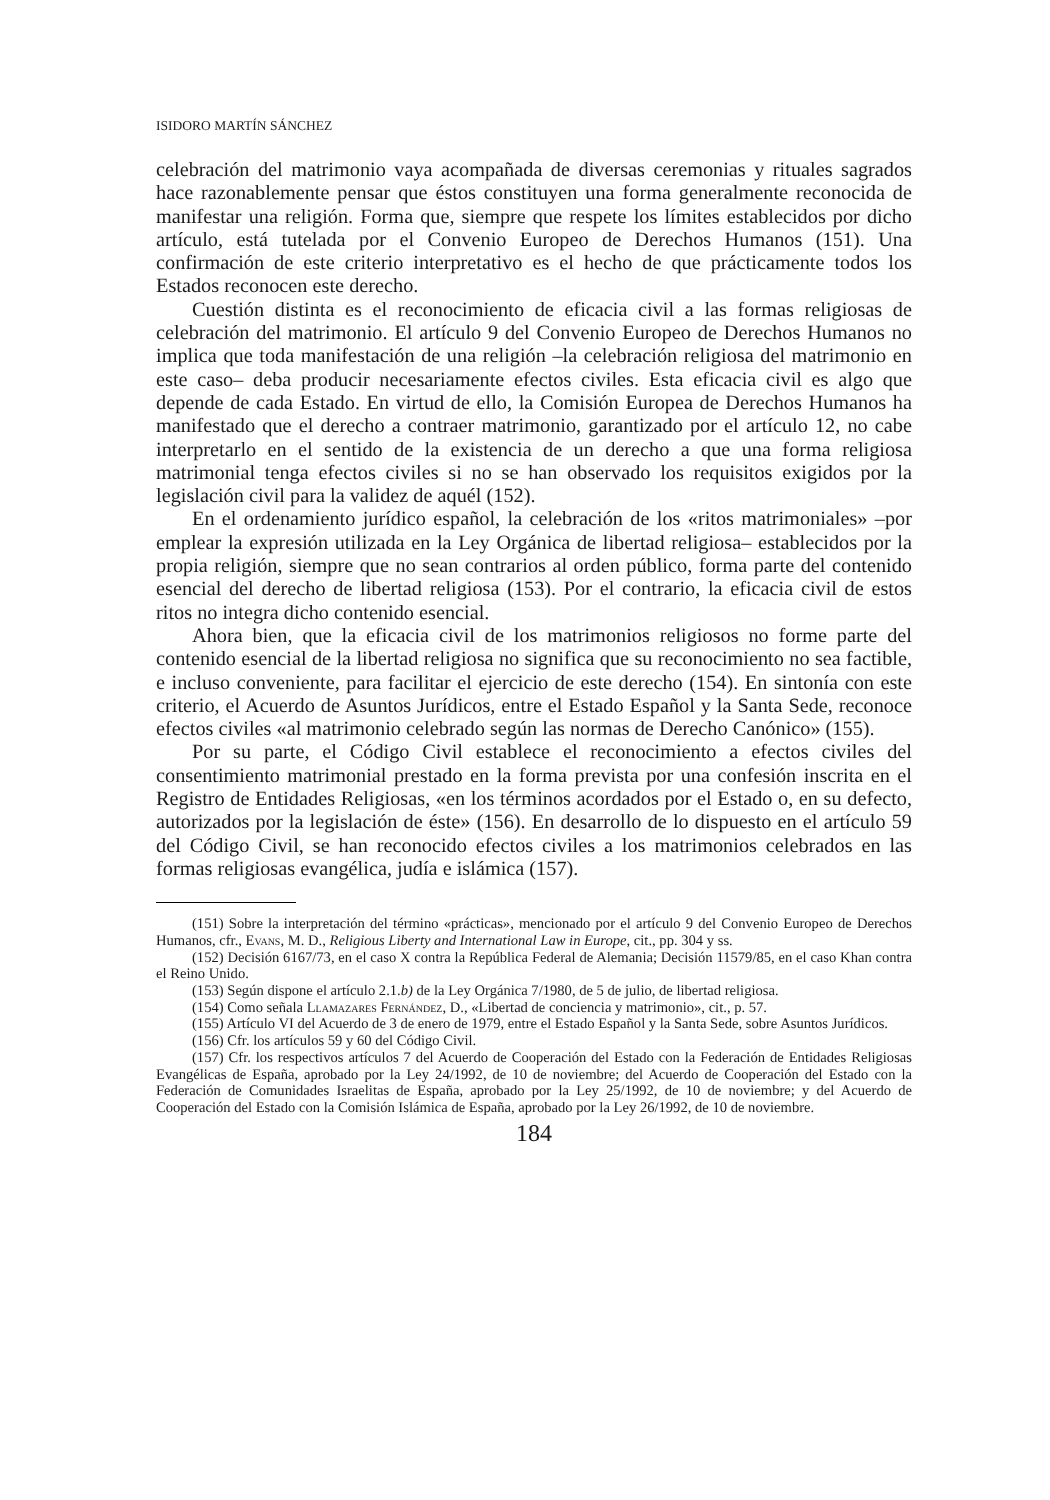ISIDORO MARTÍN SÁNCHEZ
celebración del matrimonio vaya acompañada de diversas ceremonias y rituales sagrados hace razonablemente pensar que éstos constituyen una forma generalmente reconocida de manifestar una religión. Forma que, siempre que respete los límites establecidos por dicho artículo, está tutelada por el Convenio Europeo de Derechos Humanos (151). Una confirmación de este criterio interpretativo es el hecho de que prácticamente todos los Estados reconocen este derecho.
Cuestión distinta es el reconocimiento de eficacia civil a las formas religiosas de celebración del matrimonio. El artículo 9 del Convenio Europeo de Derechos Humanos no implica que toda manifestación de una religión –la celebración religiosa del matrimonio en este caso– deba producir necesariamente efectos civiles. Esta eficacia civil es algo que depende de cada Estado. En virtud de ello, la Comisión Europea de Derechos Humanos ha manifestado que el derecho a contraer matrimonio, garantizado por el artículo 12, no cabe interpretarlo en el sentido de la existencia de un derecho a que una forma religiosa matrimonial tenga efectos civiles si no se han observado los requisitos exigidos por la legislación civil para la validez de aquél (152).
En el ordenamiento jurídico español, la celebración de los «ritos matrimoniales» –por emplear la expresión utilizada en la Ley Orgánica de libertad religiosa– establecidos por la propia religión, siempre que no sean contrarios al orden público, forma parte del contenido esencial del derecho de libertad religiosa (153). Por el contrario, la eficacia civil de estos ritos no integra dicho contenido esencial.
Ahora bien, que la eficacia civil de los matrimonios religiosos no forme parte del contenido esencial de la libertad religiosa no significa que su reconocimiento no sea factible, e incluso conveniente, para facilitar el ejercicio de este derecho (154). En sintonía con este criterio, el Acuerdo de Asuntos Jurídicos, entre el Estado Español y la Santa Sede, reconoce efectos civiles «al matrimonio celebrado según las normas de Derecho Canónico» (155).
Por su parte, el Código Civil establece el reconocimiento a efectos civiles del consentimiento matrimonial prestado en la forma prevista por una confesión inscrita en el Registro de Entidades Religiosas, «en los términos acordados por el Estado o, en su defecto, autorizados por la legislación de éste» (156). En desarrollo de lo dispuesto en el artículo 59 del Código Civil, se han reconocido efectos civiles a los matrimonios celebrados en las formas religiosas evangélica, judía e islámica (157).
(151) Sobre la interpretación del término «prácticas», mencionado por el artículo 9 del Convenio Europeo de Derechos Humanos, cfr., Evans, M. D., Religious Liberty and International Law in Europe, cit., pp. 304 y ss.
(152) Decisión 6167/73, en el caso X contra la República Federal de Alemania; Decisión 11579/85, en el caso Khan contra el Reino Unido.
(153) Según dispone el artículo 2.1.b) de la Ley Orgánica 7/1980, de 5 de julio, de libertad religiosa.
(154) Como señala Llamazares Fernández, D., «Libertad de conciencia y matrimonio», cit., p. 57.
(155) Artículo VI del Acuerdo de 3 de enero de 1979, entre el Estado Español y la Santa Sede, sobre Asuntos Jurídicos.
(156) Cfr. los artículos 59 y 60 del Código Civil.
(157) Cfr. los respectivos artículos 7 del Acuerdo de Cooperación del Estado con la Federación de Entidades Religiosas Evangélicas de España, aprobado por la Ley 24/1992, de 10 de noviembre; del Acuerdo de Cooperación del Estado con la Federación de Comunidades Israelitas de España, aprobado por la Ley 25/1992, de 10 de noviembre; y del Acuerdo de Cooperación del Estado con la Comisión Islámica de España, aprobado por la Ley 26/1992, de 10 de noviembre.
184